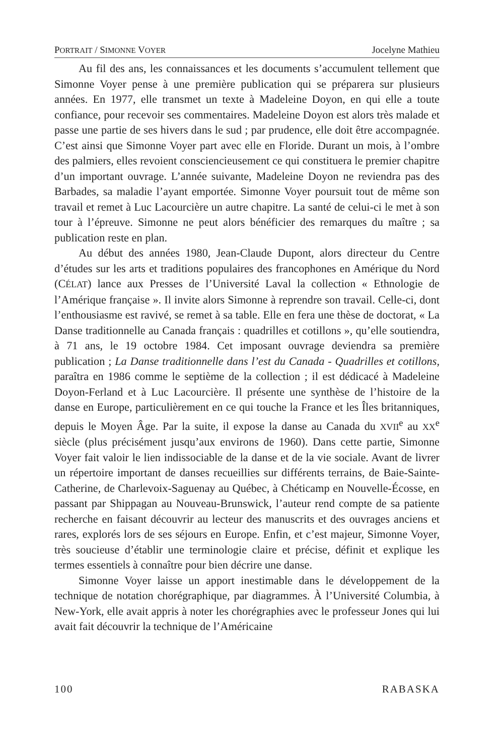PORTRAIT / SIMONNE VOYER Jocelyne Mathieu
Au fil des ans, les connaissances et les documents s’accumulent tellement que Simonne Voyer pense à une première publication qui se préparera sur plusieurs années. En 1977, elle transmet un texte à Madeleine Doyon, en qui elle a toute confiance, pour recevoir ses commentaires. Madeleine Doyon est alors très malade et passe une partie de ses hivers dans le sud ; par prudence, elle doit être accompagnée. C’est ainsi que Simonne Voyer part avec elle en Floride. Durant un mois, à l’ombre des palmiers, elles revoient consciencieusement ce qui constituera le premier chapitre d’un important ouvrage. L’année suivante, Madeleine Doyon ne reviendra pas des Barbades, sa maladie l’ayant emportée. Simonne Voyer poursuit tout de même son travail et remet à Luc Lacourcière un autre chapitre. La santé de celui-ci le met à son tour à l’épreuve. Simonne ne peut alors bénéficier des remarques du maître ; sa publication reste en plan.
Au début des années 1980, Jean-Claude Dupont, alors directeur du Centre d’études sur les arts et traditions populaires des francophones en Amérique du Nord (CÉLAT) lance aux Presses de l’Université Laval la collection « Ethnologie de l’Amérique française ». Il invite alors Simonne à reprendre son travail. Celle-ci, dont l’enthousiasme est ravivé, se remet à sa table. Elle en fera une thèse de doctorat, « La Danse traditionnelle au Canada français : quadrilles et cotillons », qu’elle soutiendra, à 71 ans, le 19 octobre 1984. Cet imposant ouvrage deviendra sa première publication ; La Danse traditionnelle dans l’est du Canada - Quadrilles et cotillons, paraîtra en 1986 comme le septième de la collection ; il est dédicacé à Madeleine Doyon-Ferland et à Luc Lacourcière. Il présente une synthèse de l’histoire de la danse en Europe, particulièrement en ce qui touche la France et les Îles britanniques, depuis le Moyen Âge. Par la suite, il expose la danse au Canada du XVII<sup>e</sup> au XX<sup>e</sup> siècle (plus précisément jusqu’aux environs de 1960). Dans cette partie, Simonne Voyer fait valoir le lien indissociable de la danse et de la vie sociale. Avant de livrer un répertoire important de danses recueillies sur différents terrains, de Baie-Sainte-Catherine, de Charlevoix-Saguenay au Québec, à Chéticamp en Nouvelle-Écosse, en passant par Shippagan au Nouveau-Brunswick, l’auteur rend compte de sa patiente recherche en faisant découvrir au lecteur des manuscrits et des ouvrages anciens et rares, explorés lors de ses séjours en Europe. Enfin, et c’est majeur, Simonne Voyer, très soucieuse d’établir une terminologie claire et précise, définit et explique les termes essentiels à connaître pour bien décrire une danse.
Simonne Voyer laisse un apport inestimable dans le développement de la technique de notation chorégraphique, par diagrammes. À l’Université Columbia, à New-York, elle avait appris à noter les chorégraphies avec le professeur Jones qui lui avait fait découvrir la technique de l’Américaine
100 RABASKA